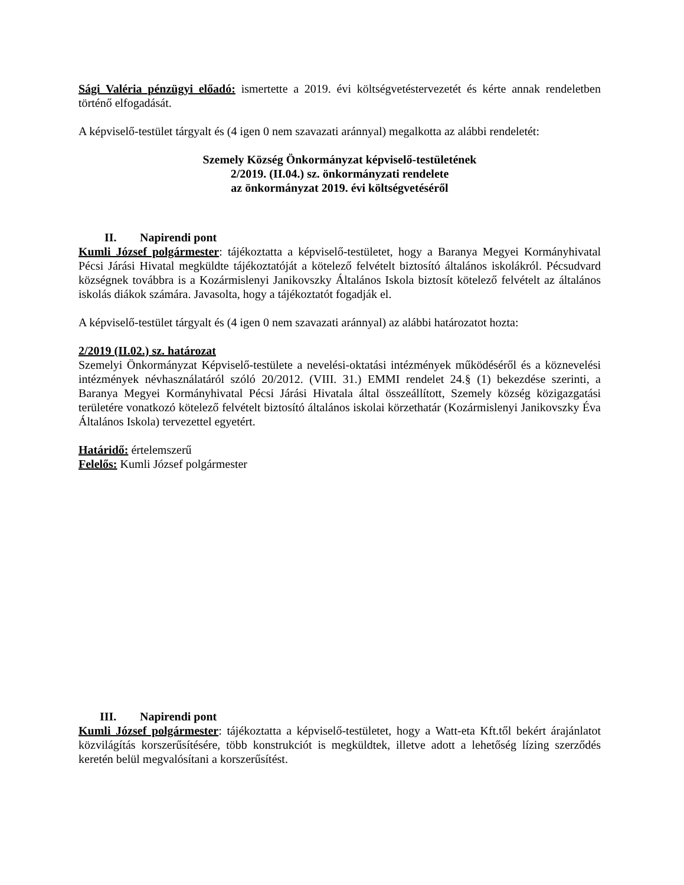Sági Valéria pénzügyi előadó: ismertette a 2019. évi költségvetéstervezetét és kérte annak rendeletben történő elfogadását.
A képviselő-testület tárgyalt és (4 igen 0 nem szavazati aránnyal) megalkotta az alábbi rendeletét:
Szemely Község Önkormányzat képviselő-testületének
2/2019. (II.04.) sz. önkormányzati rendelete
az önkormányzat 2019. évi költségvetéséről
II. Napirendi pont
Kumli József polgármester: tájékoztatta a képviselő-testületet, hogy a Baranya Megyei Kormányhivatal Pécsi Járási Hivatal megküldte tájékoztatóját a kötelező felvételt biztosító általános iskolákról. Pécsudvard községnek továbbra is a Kozármislenyi Janikovszky Általános Iskola biztosít kötelező felvételt az általános iskolás diákok számára. Javasolta, hogy a tájékoztatót fogadják el.
A képviselő-testület tárgyalt és (4 igen 0 nem szavazati aránnyal) az alábbi határozatot hozta:
2/2019 (II.02.) sz. határozat
Szemelyi Önkormányzat Képviselő-testülete a nevelési-oktatási intézmények működéséről és a köznevelési intézmények névhasználatáról szóló 20/2012. (VIII. 31.) EMMI rendelet 24.§ (1) bekezdése szerinti, a Baranya Megyei Kormányhivatal Pécsi Járási Hivatala által összeállított, Szemely község közigazgatási területére vonatkozó kötelező felvételt biztosító általános iskolai körzethatár (Kozármislenyi Janikovszky Éva Általános Iskola) tervezettel egyetért.
Határidő: értelemszerű
Felelős: Kumli József polgármester
III. Napirendi pont
Kumli József polgármester: tájékoztatta a képviselő-testületet, hogy a Watt-eta Kft.től bekért árajánlatot közvilágítás korszerűsítésére, több konstrukciót is megküldtek, illetve adott a lehetőség lízing szerződés keretén belül megvalósítani a korszerűsítést.